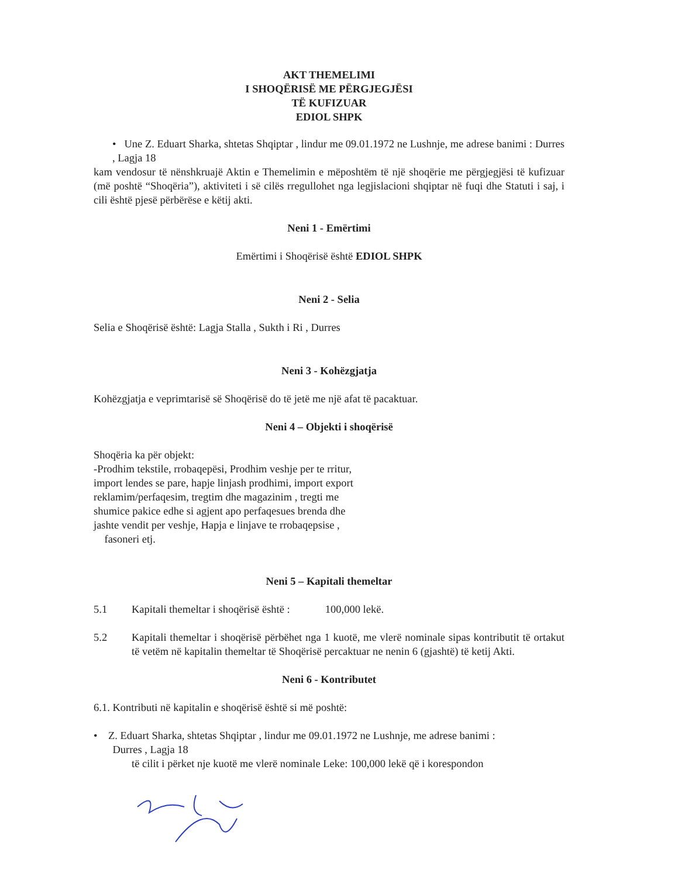AKT THEMELIMI
I SHOQËRISË ME PËRGJEGJËSI
TË KUFIZUAR
EDIOL SHPK
• Une Z. Eduart Sharka, shtetas Shqiptar , lindur me 09.01.1972 ne Lushnje, me adrese banimi : Durres , Lagja 18
kam vendosur të nënshkruajë Aktin e Themelimin e mëposhtëm të një shoqërie me përgjegjësi të kufizuar (më poshtë “Shoqëria”), aktiviteti i së cilës rregullohet nga legjislacioni shqiptar në fuqi dhe Statuti i saj, i cili është pjesë përbërëse e këtij akti.
Neni 1 - Emërtimi
Emërtimi i Shoqërisë është EDIOL SHPK
Neni 2 - Selia
Selia e Shoqërisë është: Lagja Stalla , Sukth i Ri , Durres
Neni 3 - Kohëzgjatja
Kohëzgjatja e veprimtarisë së Shoqërisë do të jetë me një afat të pacaktuar.
Neni 4 – Objekti i shoqërisë
Shoqëria ka për objekt:
-Prodhim tekstile, rrobaqepësi, Prodhim veshje per te rritur,
import lendes se pare, hapje linjash prodhimi, import export
reklamim/perfaqesim, tregtim dhe magazinim , tregti me
shumice pakice edhe si agjent apo perfaqesues brenda dhe
jashte vendit per veshje, Hapja e linjave te rrobaqepsise ,
fasoneri etj.
Neni 5 – Kapitali themeltar
5.1 Kapitali themeltar i shoqërisë është : 100,000 lekë.
5.2 Kapitali themeltar i shoqërisë përbëhet nga 1 kuotë, me vlerë nominale sipas kontributit të ortakut të vetëm në kapitalin themeltar të Shoqërisë percaktuar ne nenin 6 (gjashtë) të ketij Akti.
Neni 6 - Kontributet
6.1. Kontributi në kapitalin e shoqërisë është si më poshtë:
• Z. Eduart Sharka, shtetas Shqiptar , lindur me 09.01.1972 ne Lushnje, me adrese banimi :
Durres , Lagja 18
të cilit i përket nje kuotë me vlerë nominale Leke: 100,000 lekë që i korespondon